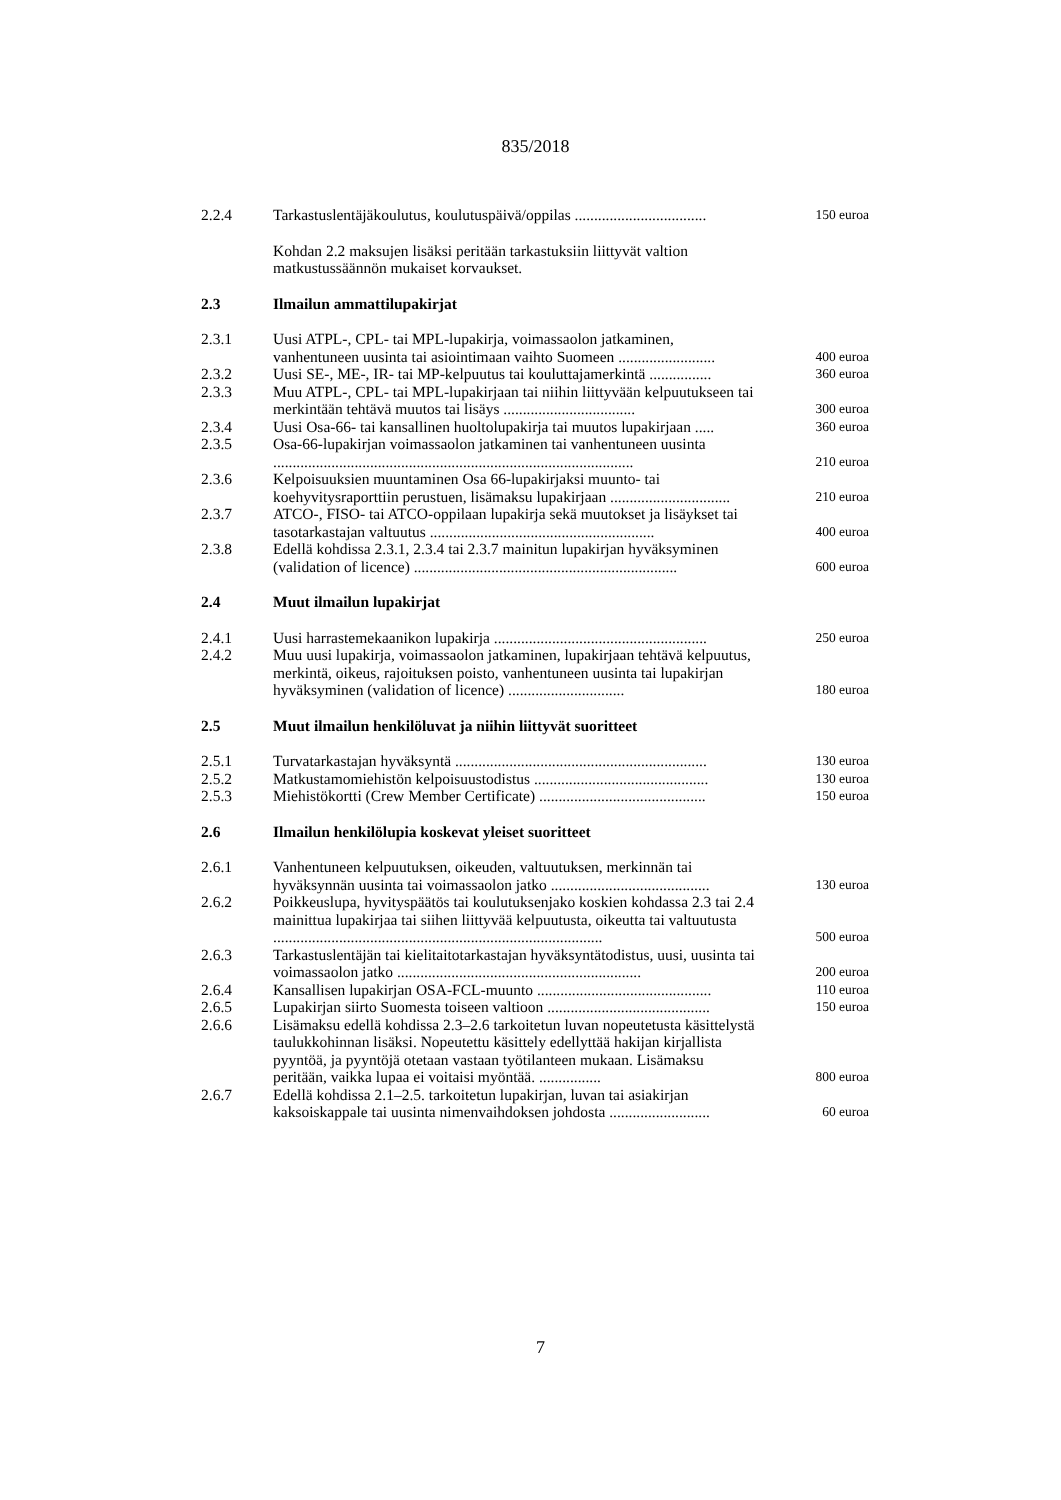835/2018
| 2.2.4 | Tarkastuslentäjäkoulutus, koulutuspäivä/oppilas .................................. | 150 euroa |
| | Kohdan 2.2 maksujen lisäksi peritään tarkastuksiin liittyvät valtion matkustussäännön mukaiset korvaukset. | |
| 2.3 | Ilmailun ammattilupakirjat | |
| 2.3.1 | Uusi ATPL-, CPL- tai MPL-lupakirja, voimassaolon jatkaminen, vanhentuneen uusinta tai asiointimaan vaihto Suomeen ......................... | 400 euroa |
| 2.3.2 | Uusi SE-, ME-, IR- tai MP-kelpuutus tai kouluttajamerkintä ................ | 360 euroa |
| 2.3.3 | Muu ATPL-, CPL- tai MPL-lupakirjaan tai niihin liittyvään kelpuutukseen tai merkintään tehtävä muutos tai lisäys .................................. | 300 euroa |
| 2.3.4 | Uusi Osa-66- tai kansallinen huoltolupakirja tai muutos lupakirjaan ..... | 360 euroa |
| 2.3.5 | Osa-66-lupakirjan voimassaolon jatkaminen tai vanhentuneen uusinta ............................................................................................. | 210 euroa |
| 2.3.6 | Kelpoisuuksien muuntaminen Osa 66-lupakirjaksi muunto- tai koehyvitysraporttiin perustuen, lisämaksu lupakirjaan ............................... | 210 euroa |
| 2.3.7 | ATCO-, FISO- tai ATCO-oppilaan lupakirja sekä muutokset ja lisäykset tai tasotarkastajan valtuutus .......................................................... | 400 euroa |
| 2.3.8 | Edellä kohdissa 2.3.1, 2.3.4 tai 2.3.7 mainitun lupakirjan hyväksyminen (validation of licence) .................................................................... | 600 euroa |
| 2.4 | Muut ilmailun lupakirjat | |
| 2.4.1 | Uusi harrastemekaanikon lupakirja ....................................................... | 250 euroa |
| 2.4.2 | Muu uusi lupakirja, voimassaolon jatkaminen, lupakirjaan tehtävä kelpuutus, merkintä, oikeus, rajoituksen poisto, vanhentuneen uusinta tai lupakirjan hyväksyminen (validation of licence) .............................. | 180 euroa |
| 2.5 | Muut ilmailun henkilöluvat ja niihin liittyvät suoritteet | |
| 2.5.1 | Turvatarkastajan hyväksyntä ................................................................. | 130 euroa |
| 2.5.2 | Matkustamomiehistön kelpoisuustodistus ............................................. | 130 euroa |
| 2.5.3 | Miehistökortti (Crew Member Certificate) ........................................... | 150 euroa |
| 2.6 | Ilmailun henkilölupia koskevat yleiset suoritteet | |
| 2.6.1 | Vanhentuneen kelpuutuksen, oikeuden, valtuutuksen, merkinnän tai hyväksynnän uusinta tai voimassaolon jatko ......................................... | 130 euroa |
| 2.6.2 | Poikkeuslupa, hyvityspäätös tai koulutuksenjako koskien kohdassa 2.3 tai 2.4 mainittua lupakirjaa tai siihen liittyvää kelpuutusta, oikeutta tai valtuutusta ..................................................................................... | 500 euroa |
| 2.6.3 | Tarkastuslentäjän tai kielitaitotarkastajan hyväksyntätodistus, uusi, uusinta tai voimassaolon jatko ............................................................... | 200 euroa |
| 2.6.4 | Kansallisen lupakirjan OSA-FCL-muunto ............................................. | 110 euroa |
| 2.6.5 | Lupakirjan siirto Suomesta toiseen valtioon .......................................... | 150 euroa |
| 2.6.6 | Lisämaksu edellä kohdissa 2.3–2.6 tarkoitetun luvan nopeutetusta käsittelystä taulukkohinnan lisäksi. Nopeutettu käsittely edellyttää hakijan kirjallista pyyntöä, ja pyyntöjä otetaan vastaan työtilanteen mukaan. Lisämaksu peritään, vaikka lupaa ei voitaisi myöntää. ................ | 800 euroa |
| 2.6.7 | Edellä kohdissa 2.1–2.5. tarkoitetun lupakirjan, luvan tai asiakirjan kaksoiskappale tai uusinta nimenvaihdoksen johdosta .......................... | 60 euroa |
7